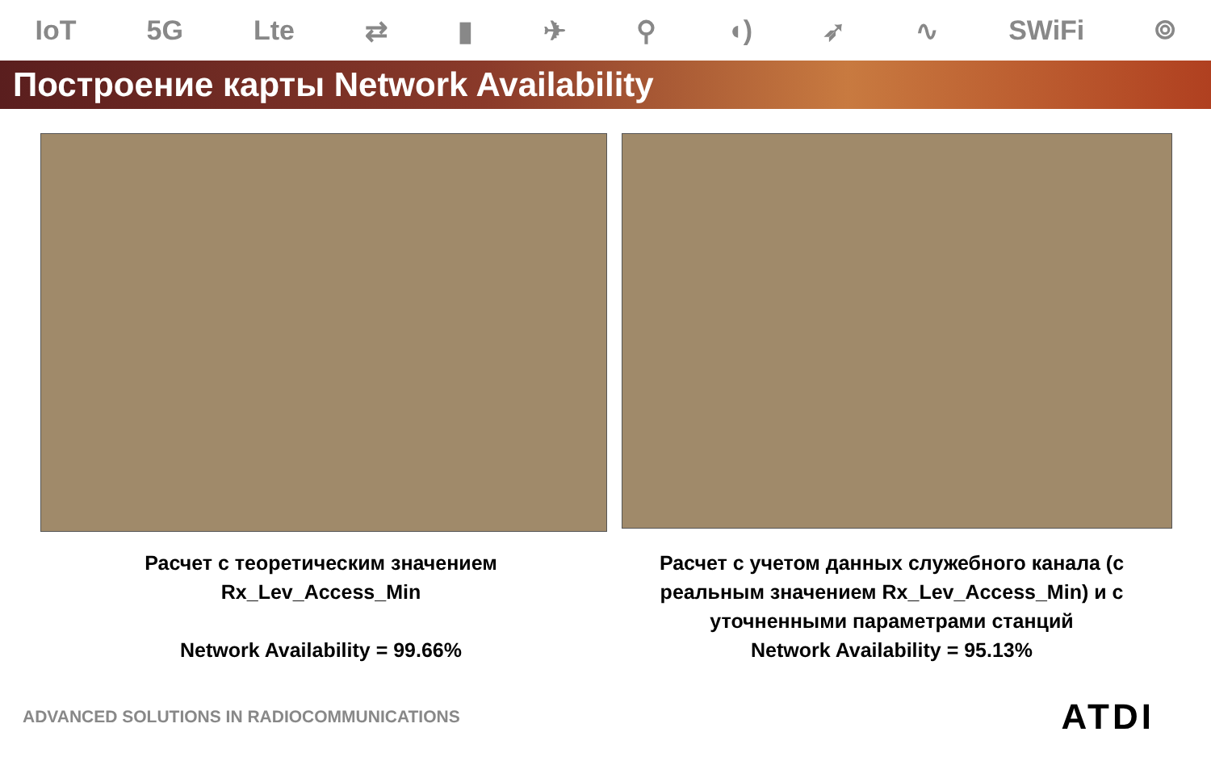IoT 5G Lte ⇄ ▮ ✈ ⚲ ◖) ➶ ∿ SWiFi ⌾
Построение карты Network Availability
Расчет с теоретическим значением
Rx_Lev_Access_Min
Network Availability = 99.66%
Расчет с учетом данных служебного канала (с реальным значением Rx_Lev_Access_Min) и с уточненными параметрами станций
Network Availability = 95.13%
ADVANCED SOLUTIONS IN RADIOCOMMUNICATIONS ATDI